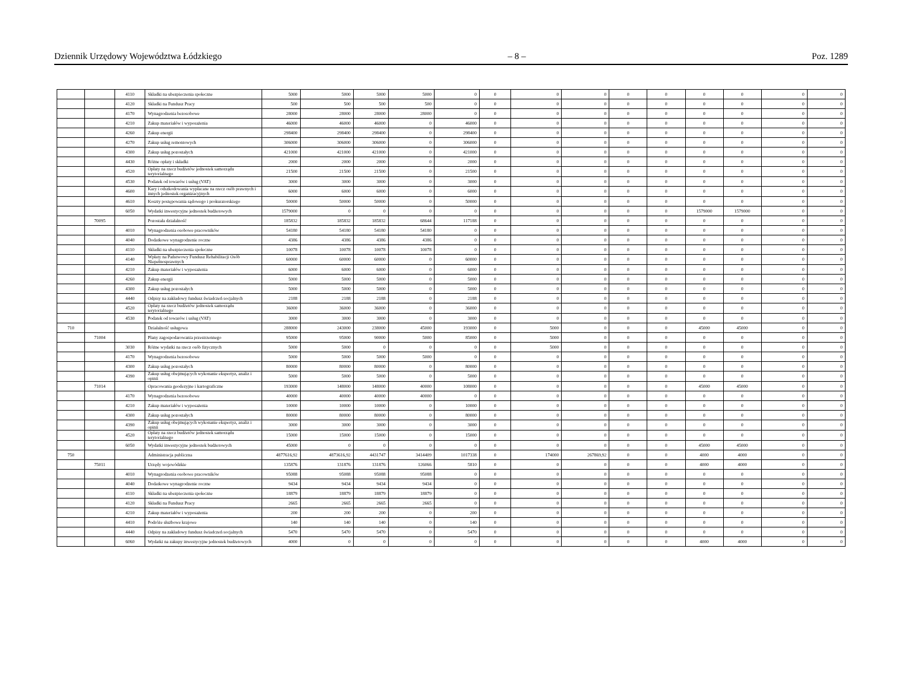Dziennik Urzędowy Województwa Łódzkiego – 8 – Poz. 1289
| | | 4110 | Składki na ubezpieczenia społeczne | 5000 | 5000 | 5000 | 5000 | 0 | 0 | 0 | 0 | 0 | 0 | 0 | 0 | 0 | 0 |
| | | 4120 | Składki na Fundusz Pracy | 500 | 500 | 500 | 500 | 0 | 0 | 0 | 0 | 0 | 0 | 0 | 0 | 0 | 0 |
| | | 4170 | Wynagrodzenia bezosobowe | 28000 | 28000 | 28000 | 28000 | 0 | 0 | 0 | 0 | 0 | 0 | 0 | 0 | 0 | 0 |
| | | 4210 | Zakup materiałów i wyposażenia | 46000 | 46000 | 46000 | 0 | 46000 | 0 | 0 | 0 | 0 | 0 | 0 | 0 | 0 | 0 |
| | | 4260 | Zakup energii | 298400 | 298400 | 298400 | 0 | 298400 | 0 | 0 | 0 | 0 | 0 | 0 | 0 | 0 | 0 |
| | | 4270 | Zakup usług remontowych | 306000 | 306000 | 306000 | 0 | 306000 | 0 | 0 | 0 | 0 | 0 | 0 | 0 | 0 | 0 |
| | | 4300 | Zakup usług pozostałych | 421000 | 421000 | 421000 | 0 | 421000 | 0 | 0 | 0 | 0 | 0 | 0 | 0 | 0 | 0 |
| | | 4430 | Różne opłaty i składki | 2000 | 2000 | 2000 | 0 | 2000 | 0 | 0 | 0 | 0 | 0 | 0 | 0 | 0 | 0 |
| | | 4520 | Opłaty na rzecz budżetów jednostek samorządu terytorialnego | 21500 | 21500 | 21500 | 0 | 21500 | 0 | 0 | 0 | 0 | 0 | 0 | 0 | 0 | 0 |
| | | 4530 | Podatek od towarów i usług (VAT) | 3000 | 3000 | 3000 | 0 | 3000 | 0 | 0 | 0 | 0 | 0 | 0 | 0 | 0 | 0 |
| | | 4600 | Kary i odszkodowania wypłacane na rzecz osób prawnych i innych jednostek organizacyjnych | 6000 | 6000 | 6000 | 0 | 6000 | 0 | 0 | 0 | 0 | 0 | 0 | 0 | 0 | 0 |
| | | 4610 | Koszty postępowania sądowego i prokuratorskiego | 50000 | 50000 | 50000 | 0 | 50000 | 0 | 0 | 0 | 0 | 0 | 0 | 0 | 0 | 0 |
| | | 6050 | Wydatki inwestycyjne jednostek budżetowych | 1579000 | 0 | 0 | 0 | 0 | 0 | 0 | 0 | 0 | 0 | 1579000 | 1579000 | 0 | 0 |
| | 70095 | | Pozostała działalność | 185832 | 185832 | 185832 | 68644 | 117188 | 0 | 0 | 0 | 0 | 0 | 0 | 0 | 0 | 0 |
| | | 4010 | Wynagrodzenia osobowe pracowników | 54180 | 54180 | 54180 | 54180 | 0 | 0 | 0 | 0 | 0 | 0 | 0 | 0 | 0 | 0 |
| | | 4040 | Dodatkowe wynagrodzenie roczne | 4386 | 4386 | 4386 | 4386 | 0 | 0 | 0 | 0 | 0 | 0 | 0 | 0 | 0 | 0 |
| | | 4110 | Składki na ubezpieczenia społeczne | 10078 | 10078 | 10078 | 10078 | 0 | 0 | 0 | 0 | 0 | 0 | 0 | 0 | 0 | 0 |
| | | 4140 | Wpłaty na Państwowy Fundusz Rehabilitacji Osób Niepełnosprawnych | 60000 | 60000 | 60000 | 0 | 60000 | 0 | 0 | 0 | 0 | 0 | 0 | 0 | 0 | 0 |
| | | 4210 | Zakup materiałów i wyposażenia | 6000 | 6000 | 6000 | 0 | 6000 | 0 | 0 | 0 | 0 | 0 | 0 | 0 | 0 | 0 |
| | | 4260 | Zakup energii | 5000 | 5000 | 5000 | 0 | 5000 | 0 | 0 | 0 | 0 | 0 | 0 | 0 | 0 | 0 |
| | | 4300 | Zakup usług pozostałych | 5000 | 5000 | 5000 | 0 | 5000 | 0 | 0 | 0 | 0 | 0 | 0 | 0 | 0 | 0 |
| | | 4440 | Odpisy na zakładowy fundusz świadczeń socjalnych | 2188 | 2188 | 2188 | 0 | 2188 | 0 | 0 | 0 | 0 | 0 | 0 | 0 | 0 | 0 |
| | | 4520 | Opłaty na rzecz budżetów jednostek samorządu terytorialnego | 36000 | 36000 | 36000 | 0 | 36000 | 0 | 0 | 0 | 0 | 0 | 0 | 0 | 0 | 0 |
| | | 4530 | Podatek od towarów i usług (VAT) | 3000 | 3000 | 3000 | 0 | 3000 | 0 | 0 | 0 | 0 | 0 | 0 | 0 | 0 | 0 |
| 710 | | | Działalność usługowa | 288000 | 243000 | 238000 | 45000 | 193000 | 0 | 5000 | 0 | 0 | 0 | 45000 | 45000 | 0 | 0 |
| | 71004 | | Plany zagospodarowania przestrzennego | 95000 | 95000 | 90000 | 5000 | 85000 | 0 | 5000 | 0 | 0 | 0 | 0 | 0 | 0 | 0 |
| | | 3030 | Różne wydatki na rzecz osób fizycznych | 5000 | 5000 | 0 | 0 | 0 | 0 | 5000 | 0 | 0 | 0 | 0 | 0 | 0 | 0 |
| | | 4170 | Wynagrodzenia bezosobowe | 5000 | 5000 | 5000 | 5000 | 0 | 0 | 0 | 0 | 0 | 0 | 0 | 0 | 0 | 0 |
| | | 4300 | Zakup usług pozostałych | 80000 | 80000 | 80000 | 0 | 80000 | 0 | 0 | 0 | 0 | 0 | 0 | 0 | 0 | 0 |
| | | 4390 | Zakup usług obejmujących wykonanie ekspertyz, analiz i opinii | 5000 | 5000 | 5000 | 0 | 5000 | 0 | 0 | 0 | 0 | 0 | 0 | 0 | 0 | 0 |
| | 71014 | | Opracowania geodezyjne i kartograficzne | 193000 | 148000 | 148000 | 40000 | 108000 | 0 | 0 | 0 | 0 | 0 | 45000 | 45000 | 0 | 0 |
| | | 4170 | Wynagrodzenia bezosobowe | 40000 | 40000 | 40000 | 40000 | 0 | 0 | 0 | 0 | 0 | 0 | 0 | 0 | 0 | 0 |
| | | 4210 | Zakup materiałów i wyposażenia | 10000 | 10000 | 10000 | 0 | 10000 | 0 | 0 | 0 | 0 | 0 | 0 | 0 | 0 | 0 |
| | | 4300 | Zakup usług pozostałych | 80000 | 80000 | 80000 | 0 | 80000 | 0 | 0 | 0 | 0 | 0 | 0 | 0 | 0 | 0 |
| | | 4390 | Zakup usług obejmujących wykonanie ekspertyz, analiz i opinii | 3000 | 3000 | 3000 | 0 | 3000 | 0 | 0 | 0 | 0 | 0 | 0 | 0 | 0 | 0 |
| | | 4520 | Opłaty na rzecz budżetów jednostek samorządu terytorialnego | 15000 | 15000 | 15000 | 0 | 15000 | 0 | 0 | 0 | 0 | 0 | 0 | 0 | 0 | 0 |
| | | 6050 | Wydatki inwestycyjne jednostek budżetowych | 45000 | 0 | 0 | 0 | 0 | 0 | 0 | 0 | 0 | 0 | 45000 | 45000 | 0 | 0 |
| 750 | | | Administracja publiczna | 4877616,92 | 4873616,92 | 4431747 | 3414409 | 1017338 | 0 | 174000 | 267869,92 | 0 | 0 | 4000 | 4000 | 0 | 0 |
| | 75011 | | Urzędy wojewódzkie | 135876 | 131876 | 131876 | 126066 | 5810 | 0 | 0 | 0 | 0 | 0 | 4000 | 4000 | 0 | 0 |
| | | 4010 | Wynagrodzenia osobowe pracowników | 95088 | 95088 | 95088 | 95088 | 0 | 0 | 0 | 0 | 0 | 0 | 0 | 0 | 0 | 0 |
| | | 4040 | Dodatkowe wynagrodzenie roczne | 9434 | 9434 | 9434 | 9434 | 0 | 0 | 0 | 0 | 0 | 0 | 0 | 0 | 0 | 0 |
| | | 4110 | Składki na ubezpieczenia społeczne | 18879 | 18879 | 18879 | 18879 | 0 | 0 | 0 | 0 | 0 | 0 | 0 | 0 | 0 | 0 |
| | | 4120 | Składki na Fundusz Pracy | 2665 | 2665 | 2665 | 2665 | 0 | 0 | 0 | 0 | 0 | 0 | 0 | 0 | 0 | 0 |
| | | 4210 | Zakup materiałów i wyposażenia | 200 | 200 | 200 | 0 | 200 | 0 | 0 | 0 | 0 | 0 | 0 | 0 | 0 | 0 |
| | | 4410 | Podróże służbowe krajowe | 140 | 140 | 140 | 0 | 140 | 0 | 0 | 0 | 0 | 0 | 0 | 0 | 0 | 0 |
| | | 4440 | Odpisy na zakładowy fundusz świadczeń socjalnych | 5470 | 5470 | 5470 | 0 | 5470 | 0 | 0 | 0 | 0 | 0 | 0 | 0 | 0 | 0 |
| | | 6060 | Wydatki na zakupy inwestycyjne jednostek budżetowych | 4000 | 0 | 0 | 0 | 0 | 0 | 0 | 0 | 0 | 0 | 4000 | 4000 | 0 | 0 |